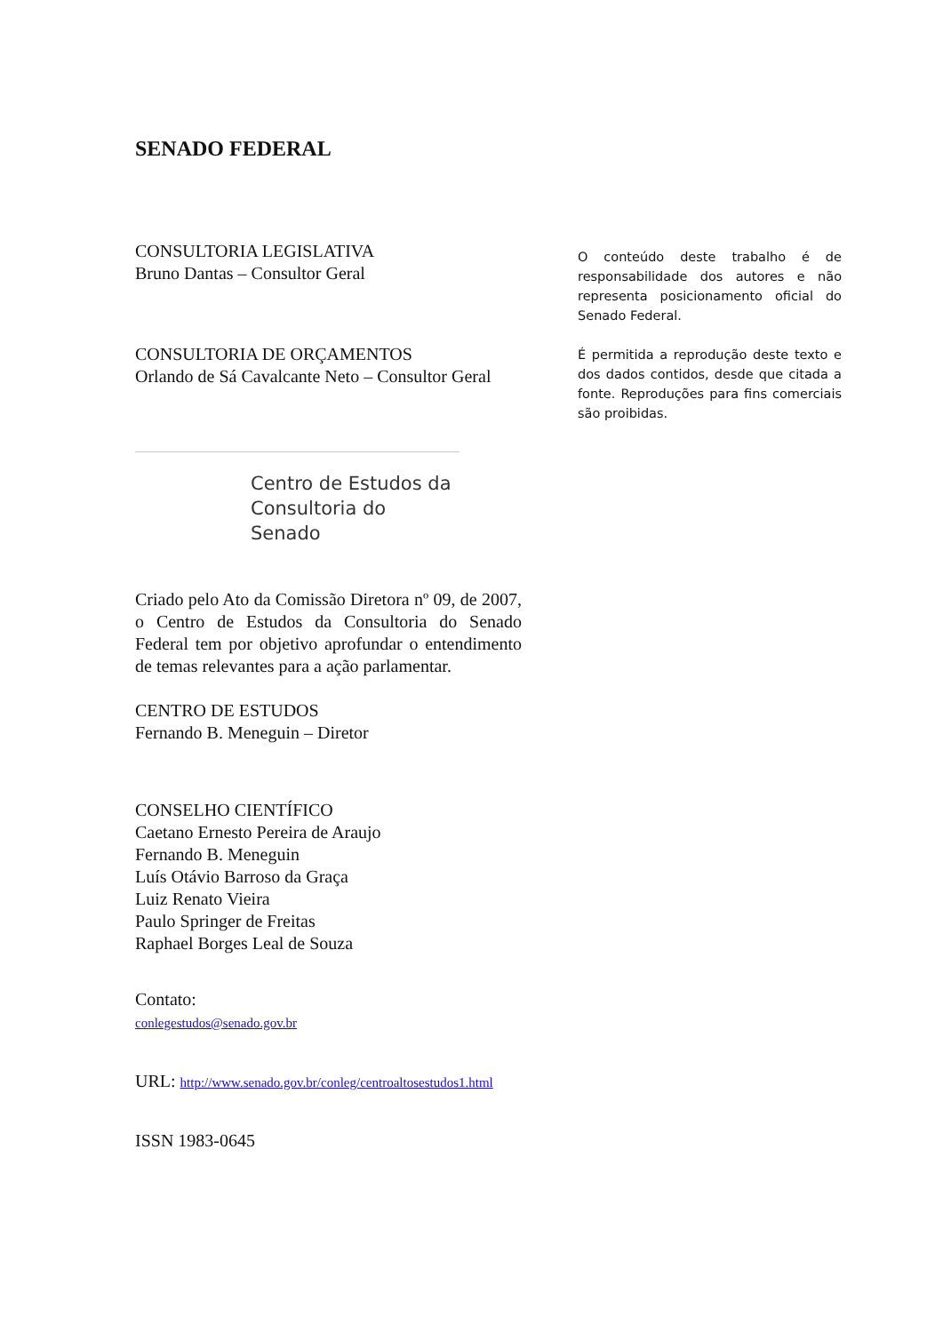SENADO FEDERAL
CONSULTORIA LEGISLATIVA
Bruno Dantas – Consultor Geral
CONSULTORIA DE ORÇAMENTOS
Orlando de Sá Cavalcante Neto – Consultor Geral
Centro de Estudos da
Consultoria do Senado
Criado pelo Ato da Comissão Diretora nº 09, de 2007, o Centro de Estudos da Consultoria do Senado Federal tem por objetivo aprofundar o entendimento de temas relevantes para a ação parlamentar.
CENTRO DE ESTUDOS
Fernando B. Meneguin – Diretor
CONSELHO CIENTÍFICO
Caetano Ernesto Pereira de Araujo
Fernando B. Meneguin
Luís Otávio Barroso da Graça
Luiz Renato Vieira
Paulo Springer de Freitas
Raphael Borges Leal de Souza
Contato:
conlegestudos@senado.gov.br
URL: http://www.senado.gov.br/conleg/centroaltosestudos1.html
ISSN 1983-0645
O conteúdo deste trabalho é de responsabilidade dos autores e não representa posicionamento oficial do Senado Federal.
É permitida a reprodução deste texto e dos dados contidos, desde que citada a fonte. Reproduções para fins comerciais são proibidas.